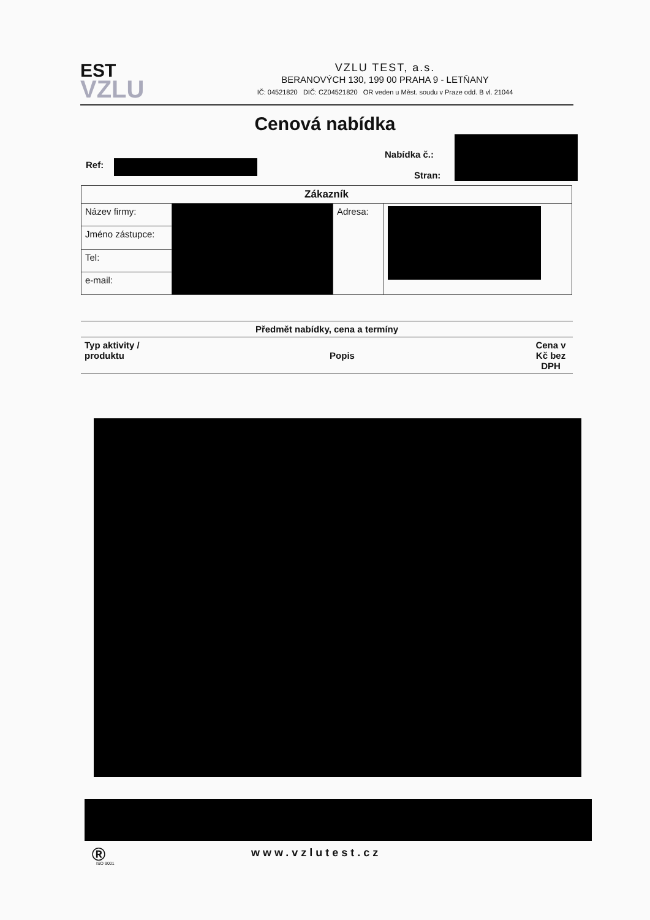EST
VZLU
VZLU TEST, a.s.
BERANOVÝCH 130, 199 00 PRAHA 9 - LETŇANY
IČ: 04521820 DIČ: CZ04521820 OR veden u Měst. soudu v Praze odd. B vl. 21044
Cenová nabídka
Ref:
Nabídka č.:
Stran:
| Zákazník | | | |
| --- | --- | --- | --- |
| Název firmy: | | Adresa: | |
| Jméno zástupce: | | | |
| Tel: | | | |
| e-mail: | | | |
| Předmět nabídky, cena a termíny | | |
| --- | --- | --- |
| Typ aktivity / produktu | Popis | Cena v Kč bez DPH |
Ⓡ
ISO 9001
www.vzlutest.cz